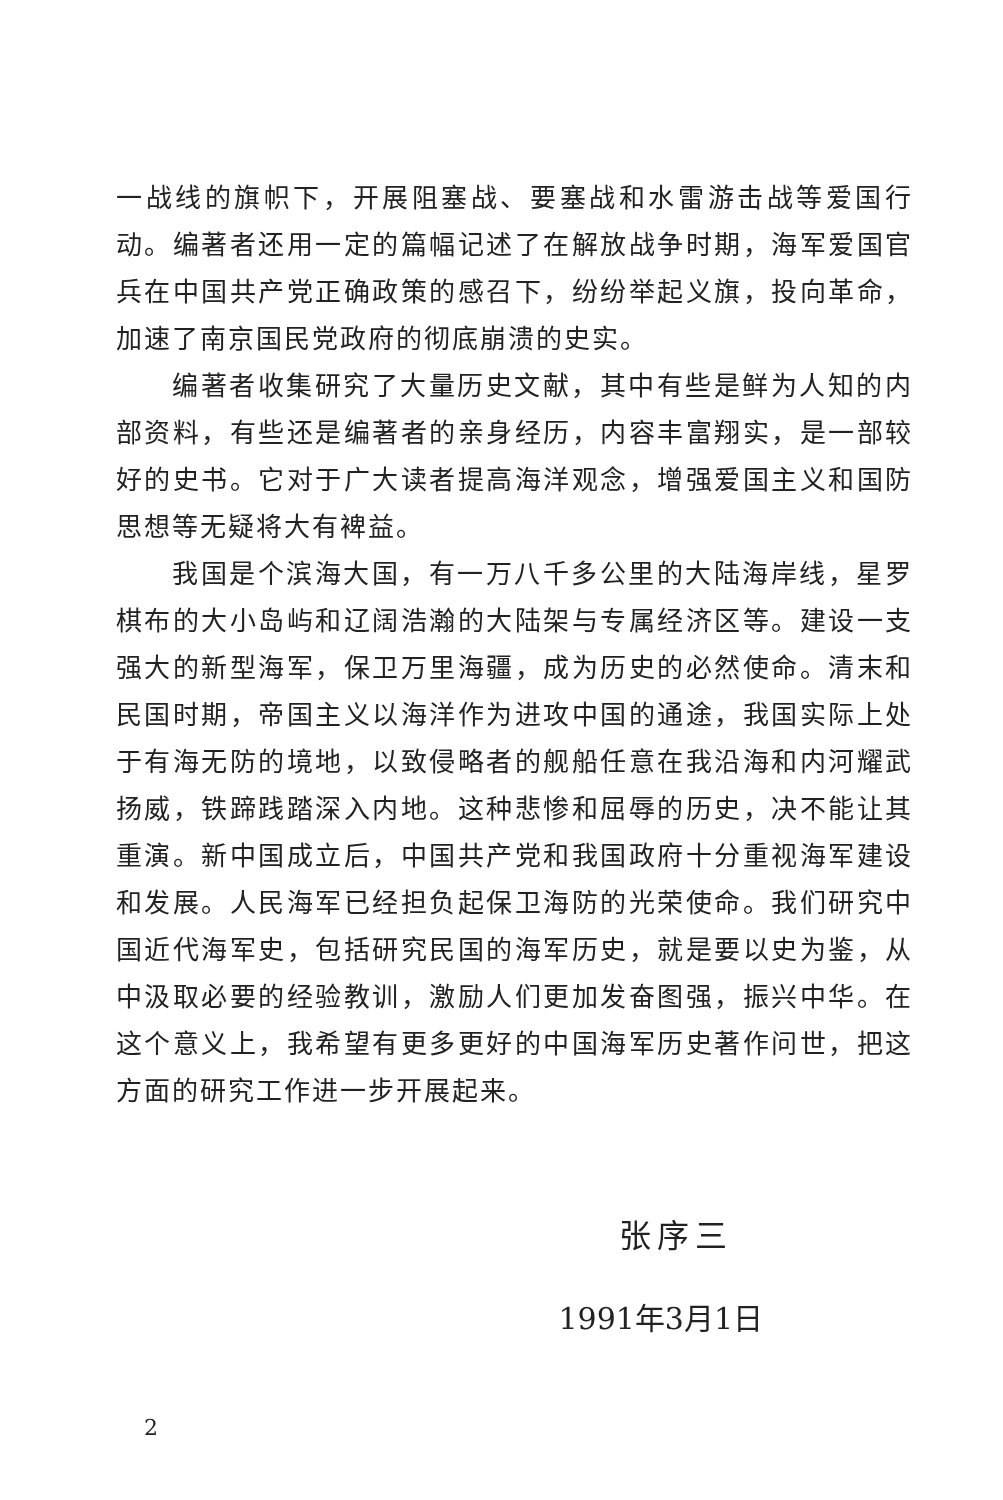一战线的旗帜下，开展阻塞战、要塞战和水雷游击战等爱国行动。编著者还用一定的篇幅记述了在解放战争时期，海军爱国官兵在中国共产党正确政策的感召下，纷纷举起义旗，投向革命，加速了南京国民党政府的彻底崩溃的史实。
编著者收集研究了大量历史文献，其中有些是鲜为人知的内部资料，有些还是编著者的亲身经历，内容丰富翔实，是一部较好的史书。它对于广大读者提高海洋观念，增强爱国主义和国防思想等无疑将大有裨益。
我国是个滨海大国，有一万八千多公里的大陆海岸线，星罗棋布的大小岛屿和辽阔浩瀚的大陆架与专属经济区等。建设一支强大的新型海军，保卫万里海疆，成为历史的必然使命。清末和民国时期，帝国主义以海洋作为进攻中国的通途，我国实际上处于有海无防的境地，以致侵略者的舰船任意在我沿海和内河耀武扬威，铁蹄践踏深入内地。这种悲惨和屈辱的历史，决不能让其重演。新中国成立后，中国共产党和我国政府十分重视海军建设和发展。人民海军已经担负起保卫海防的光荣使命。我们研究中国近代海军史，包括研究民国的海军历史，就是要以史为鉴，从中汲取必要的经验教训，激励人们更加发奋图强，振兴中华。在这个意义上，我希望有更多更好的中国海军历史著作问世，把这方面的研究工作进一步开展起来。
张序三
1991年3月1日
2